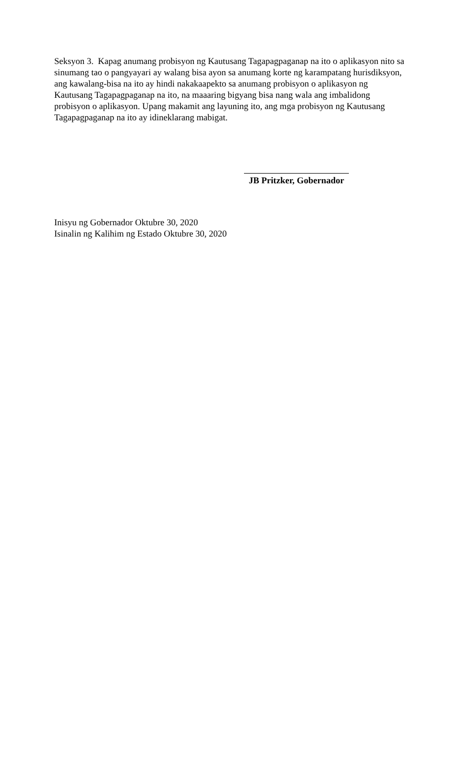Seksyon 3. Kapag anumang probisyon ng Kautusang Tagapagpaganap na ito o aplikasyon nito sa sinumang tao o pangyayari ay walang bisa ayon sa anumang korte ng karampatang hurisdiksyon, ang kawalang-bisa na ito ay hindi nakakaapekto sa anumang probisyon o aplikasyon ng Kautusang Tagapagpaganap na ito, na maaaring bigyang bisa nang wala ang imbalidong probisyon o aplikasyon. Upang makamit ang layuning ito, ang mga probisyon ng Kautusang Tagapagpaganap na ito ay idineklarang mabigat.
JB Pritzker, Gobernador
Inisyu ng Gobernador Oktubre 30, 2020
Isinalin ng Kalihim ng Estado Oktubre 30, 2020